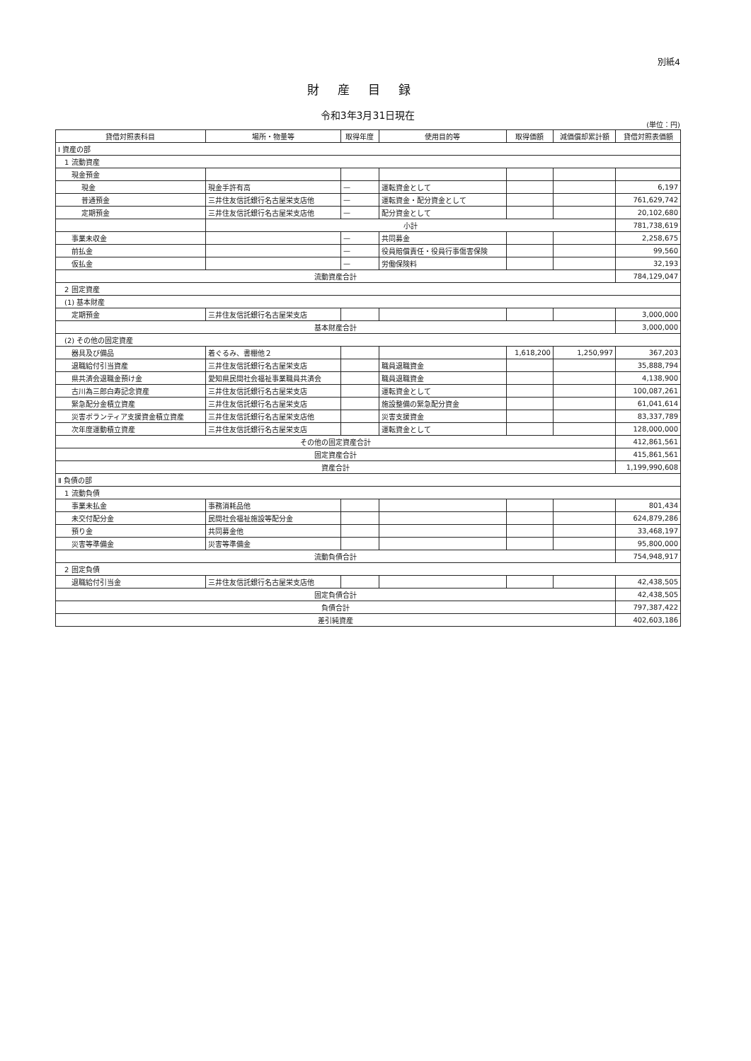別紙4
財産目録
令和3年3月31日現在
(単位：円)
| 貸借対照表科目 | 場所・物量等 | 取得年度 | 使用目的等 | 取得価額 | 減価償却累計額 | 貸借対照表価額 |
| --- | --- | --- | --- | --- | --- | --- |
| Ⅰ 資産の部 | | | | | | |
| 1 流動資産 | | | | | | |
| 現金預金 | | | | | | |
| 現金 | 現金手許有高 | — | 運転資金として | | | 6,197 |
| 普通預金 | 三井住友信託銀行名古屋栄支店他 | — | 運転資金・配分資金として | | | 761,629,742 |
| 定期預金 | 三井住友信託銀行名古屋栄支店他 | — | 配分資金として | | | 20,102,680 |
| | 小計 | | | | | 781,738,619 |
| 事業未収金 | | — | 共同募金 | | | 2,258,675 |
| 前払金 | | — | 役員賠償責任・役員行事傷害保険 | | | 99,560 |
| 仮払金 | | — | 労働保険料 | | | 32,193 |
| 流動資産合計 | | | | | | 784,129,047 |
| 2 固定資産 | | | | | | |
| (1) 基本財産 | | | | | | |
| 定期預金 | 三井住友信託銀行名古屋栄支店 | | | | | 3,000,000 |
| 基本財産合計 | | | | | | 3,000,000 |
| (2) その他の固定資産 | | | | | | |
| 器具及び備品 | 着ぐるみ、書棚他２ | | | 1,618,200 | 1,250,997 | 367,203 |
| 退職給付引当資産 | 三井住友信託銀行名古屋栄支店 | | 職員退職資金 | | | 35,888,794 |
| 県共済会退職金預け金 | 愛知県民間社会福祉事業職員共済会 | | 職員退職資金 | | | 4,138,900 |
| 古川為三郎白寿記念資産 | 三井住友信託銀行名古屋栄支店 | | 運転資金として | | | 100,087,261 |
| 緊急配分金積立資産 | 三井住友信託銀行名古屋栄支店 | | 施設整備の緊急配分資金 | | | 61,041,614 |
| 災害ボランティア支援資金積立資産 | 三井住友信託銀行名古屋栄支店他 | | 災害支援資金 | | | 83,337,789 |
| 次年度運動積立資産 | 三井住友信託銀行名古屋栄支店 | | 運転資金として | | | 128,000,000 |
| その他の固定資産合計 | | | | | | 412,861,561 |
| 固定資産合計 | | | | | | 415,861,561 |
| 資産合計 | | | | | | 1,199,990,608 |
| Ⅱ 負債の部 | | | | | | |
| 1 流動負債 | | | | | | |
| 事業未払金 | 事務消耗品他 | | | | | 801,434 |
| 未交付配分金 | 民間社会福祉施設等配分金 | | | | | 624,879,286 |
| 預り金 | 共同募金他 | | | | | 33,468,197 |
| 災害等準備金 | 災害等準備金 | | | | | 95,800,000 |
| 流動負債合計 | | | | | | 754,948,917 |
| 2 固定負債 | | | | | | |
| 退職給付引当金 | 三井住友信託銀行名古屋栄支店他 | | | | | 42,438,505 |
| 固定負債合計 | | | | | | 42,438,505 |
| 負債合計 | | | | | | 797,387,422 |
| 差引純資産 | | | | | | 402,603,186 |